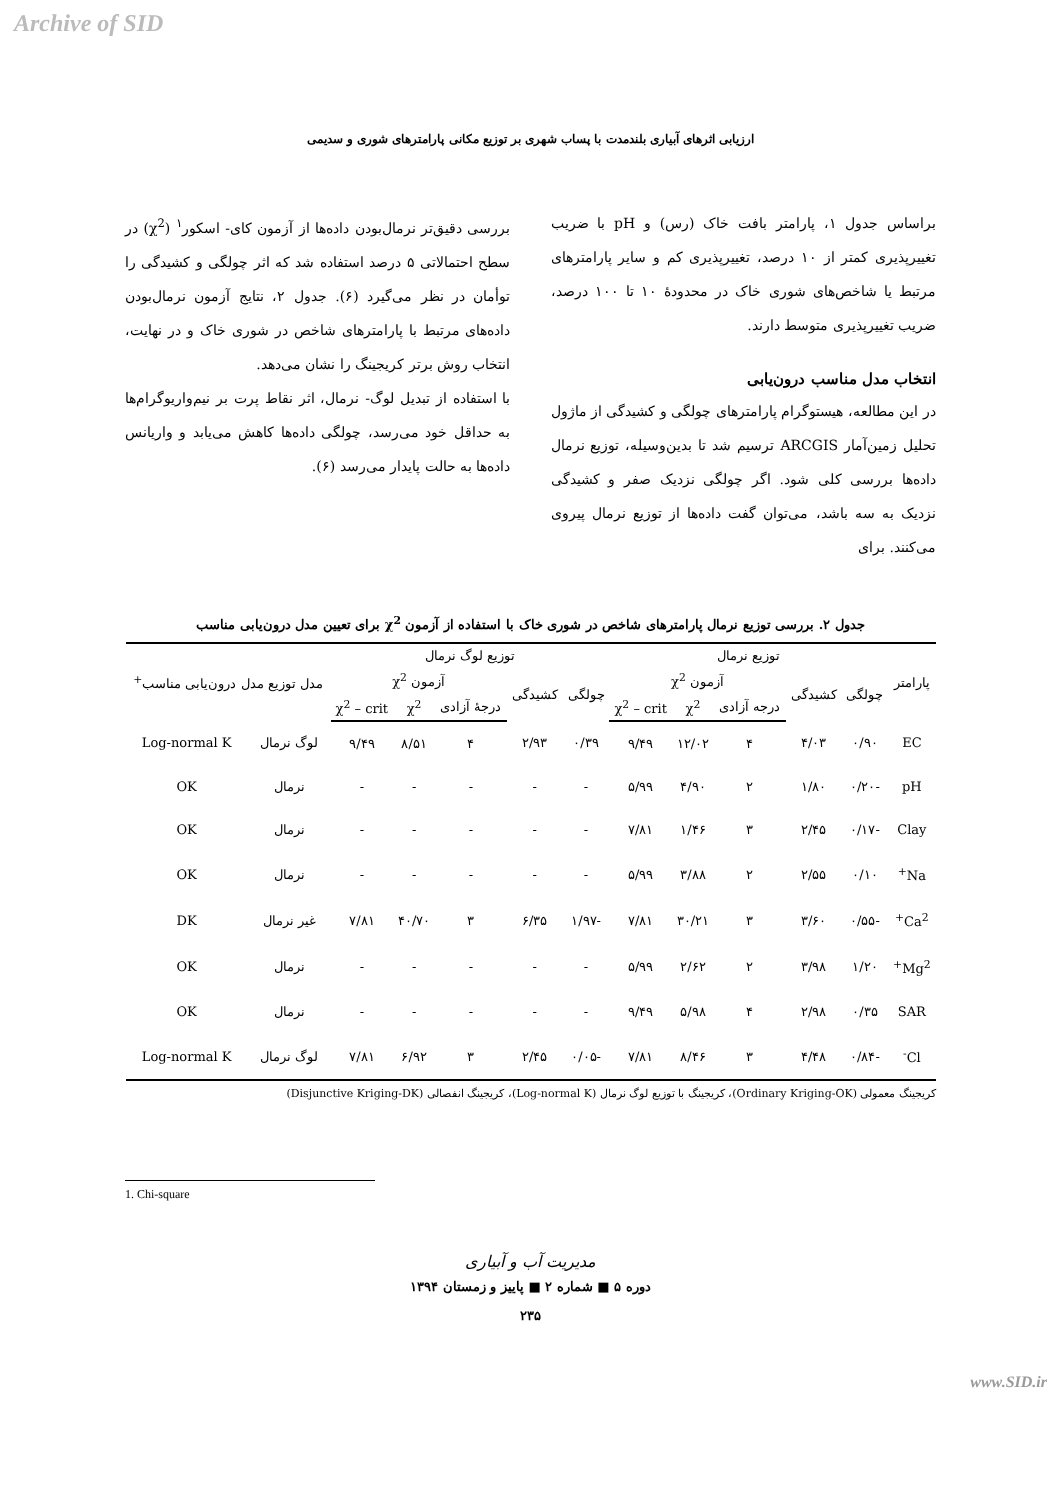Archive of SID
ارزیابی اثرهای آبیاری بلندمدت با پساب شهری بر توزیع مکانی پارامترهای شوری و سدیمی
براساس جدول ۱، پارامتر بافت خاک (رس) و pH با ضریب تغییرپذیری کمتر از ۱۰ درصد، تغییرپذیری کم و سایر پارامترهای مرتبط یا شاخص‌های شوری خاک در محدودهٔ ۱۰ تا ۱۰۰ درصد، ضریب تغییرپذیری متوسط دارند.
انتخاب مدل مناسب درون‌یابی
در این مطالعه، هیستوگرام پارامترهای چولگی و کشیدگی از ماژول تحلیل زمین‌آمار ARCGIS ترسیم شد تا بدین‌وسیله، توزیع نرمال داده‌ها بررسی کلی شود. اگر چولگی نزدیک صفر و کشیدگی نزدیک به سه باشد، می‌توان گفت داده‌ها از توزیع نرمال پیروی می‌کنند. برای
بررسی دقیق‌تر نرمال‌بودن داده‌ها از آزمون کای- اسکور<sup>۱</sup> (χ<sup>2</sup>) در سطح احتمالاتی ۵ درصد استفاده شد که اثر چولگی و کشیدگی را توأمان در نظر می‌گیرد (۶). جدول ۲، نتایج آزمون نرمال‌بودن داده‌های مرتبط با پارامترهای شاخص در شوری خاک و در نهایت، انتخاب روش برتر کریجینگ را نشان می‌دهد.
با استفاده از تبدیل لوگ- نرمال، اثر نقاط پرت بر نیم‌واریوگرام‌ها به حداقل خود می‌رسد، چولگی داده‌ها کاهش می‌یابد و واریانس داده‌ها به حالت پایدار می‌رسد (۶).
جدول ۲. بررسی توزیع نرمال پارامترهای شاخص در شوری خاک با استفاده از آزمون χ<sup>2</sup> برای تعیین مدل درون‌یابی مناسب
| پارامتر | توزیع نرمال | | | | | توزیع لوگ نرمال | | | | | مدل توزیع مدل درون‌یابی مناسب<sup>+</sup> | |
| --- | --- | --- | --- | --- | --- | --- | --- | --- | --- | --- | --- | --- |
| | چولگی | کشیدگی | آزمون χ<sup>2</sup> | | | چولگی | کشیدگی | آزمون χ<sup>2</sup> | | | | |
| | | | درجه آزادی | χ<sup>2</sup> | χ<sup>2</sup> – crit | | | درجهٔ آزادی | χ<sup>2</sup> | χ<sup>2</sup> – crit | | |
| EC | ۰/۹۰ | ۴/۰۳ | ۴ | ۱۲/۰۲ | ۹/۴۹ | ۰/۳۹ | ۲/۹۳ | ۴ | ۸/۵۱ | ۹/۴۹ | لوگ نرمال | Log-normal K |
| pH | -۰/۲۰ | ۱/۸۰ | ۲ | ۴/۹۰ | ۵/۹۹ | - | - | - | - | - | نرمال | OK |
| Clay | -۰/۱۷ | ۲/۴۵ | ۳ | ۱/۴۶ | ۷/۸۱ | - | - | - | - | - | نرمال | OK |
| Na<sup>+</sup> | ۰/۱۰ | ۲/۵۵ | ۲ | ۳/۸۸ | ۵/۹۹ | - | - | - | - | - | نرمال | OK |
| Ca<sup>2+</sup> | -۰/۵۵ | ۳/۶۰ | ۳ | ۳۰/۲۱ | ۷/۸۱ | -۱/۹۷ | ۶/۳۵ | ۳ | ۴۰/۷۰ | ۷/۸۱ | غیر نرمال | DK |
| Mg<sup>2+</sup> | ۱/۲۰ | ۳/۹۸ | ۲ | ۲/۶۲ | ۵/۹۹ | - | - | - | - | - | نرمال | OK |
| SAR | ۰/۳۵ | ۲/۹۸ | ۴ | ۵/۹۸ | ۹/۴۹ | - | - | - | - | - | نرمال | OK |
| Cl<sup>-</sup> | -۰/۸۴ | ۴/۴۸ | ۳ | ۸/۴۶ | ۷/۸۱ | -۰/۰۵ | ۲/۴۵ | ۳ | ۶/۹۲ | ۷/۸۱ | لوگ نرمال | Log-normal K |
کریجینگ معمولی (Ordinary Kriging-OK)، کریجینگ با توزیع لوگ نرمال (Log-normal K)، کریجینگ انفصالی (Disjunctive Kriging-DK)
1. Chi-square
مدیریت آب و آبیاری
دوره ۵ ■ شماره ۲ ■ پاییز و زمستان ۱۳۹۴
۲۳۵
www.SID.ir